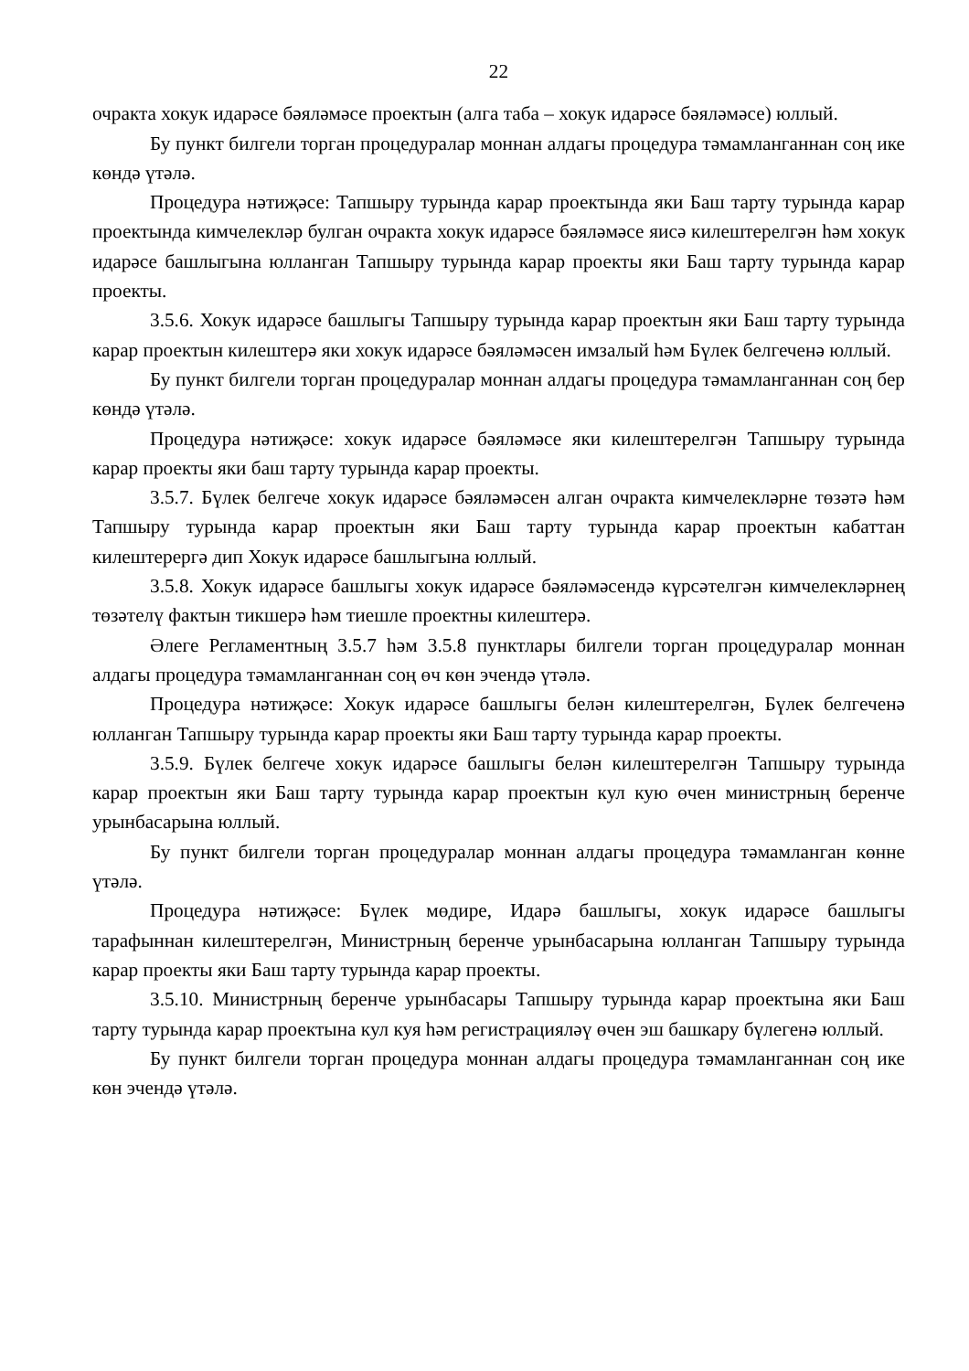22
очракта хокук идарәсе бәяләмәсе проектын (алга таба – хокук идарәсе бәяләмәсе) юллый.
Бу пункт билгели торган процедуралар моннан алдагы процедура тәмамланганнан соң ике көндә үтәлә.
Процедура нәтиҗәсе: Тапшыру турында карар проектында яки Баш тарту турында карар проектында кимчелекләр булган очракта хокук идарәсе бәяләмәсе яисә килештерелгән һәм хокук идарәсе башлыгына юлланган Тапшыру турында карар проекты яки Баш тарту турында карар проекты.
3.5.6. Хокук идарәсе башлыгы Тапшыру турында карар проектын яки Баш тарту турында карар проектын килештерә яки хокук идарәсе бәяләмәсен имзалый һәм Бүлек белгеченә юллый.
Бу пункт билгели торган процедуралар моннан алдагы процедура тәмамланганнан соң бер көндә үтәлә.
Процедура нәтиҗәсе: хокук идарәсе бәяләмәсе яки килештерелгән Тапшыру турында карар проекты яки баш тарту турында карар проекты.
3.5.7. Бүлек белгече хокук идарәсе бәяләмәсен алган очракта кимчелекләрне төзәтә һәм Тапшыру турында карар проектын яки Баш тарту турында карар проектын кабаттан килештерергә дип Хокук идарәсе башлыгына юллый.
3.5.8. Хокук идарәсе башлыгы хокук идарәсе бәяләмәсендә күрсәтелгән кимчелекләрнең төзәтелү фактын тикшерә һәм тиешле проектны килештерә.
Әлеге Регламентның 3.5.7 һәм 3.5.8 пунктлары билгели торган процедуралар моннан алдагы процедура тәмамланганнан соң өч көн эчендә үтәлә.
Процедура нәтиҗәсе: Хокук идарәсе башлыгы белән килештерелгән, Бүлек белгеченә юлланган Тапшыру турында карар проекты яки Баш тарту турында карар проекты.
3.5.9. Бүлек белгече хокук идарәсе башлыгы белән килештерелгән Тапшыру турында карар проектын яки Баш тарту турында карар проектын кул кую өчен министрның беренче урынбасарына юллый.
Бу пункт билгели торган процедуралар моннан алдагы процедура тәмамланган көнне үтәлә.
Процедура нәтиҗәсе: Бүлек мөдире, Идарә башлыгы, хокук идарәсе башлыгы тарафыннан килештерелгән, Министрның беренче урынбасарына юлланган Тапшыру турында карар проекты яки Баш тарту турында карар проекты.
3.5.10. Министрның беренче урынбасары Тапшыру турында карар проектына яки Баш тарту турында карар проектына кул куя һәм регистрацияләү өчен эш башкару бүлегенә юллый.
Бу пункт билгели торган процедура моннан алдагы процедура тәмамланганнан соң ике көн эчендә үтәлә.